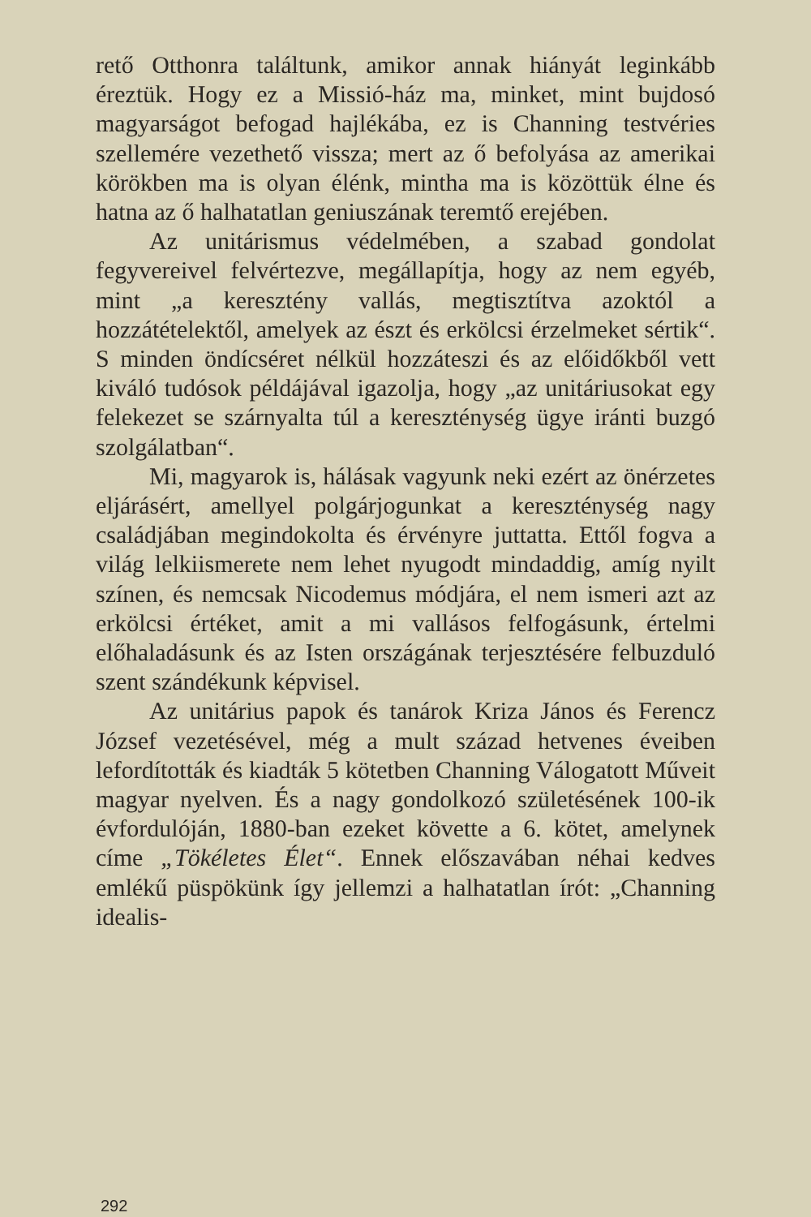rető Otthonra találtunk, amikor annak hiányát leginkább éreztük. Hogy ez a Missió-ház ma, minket, mint bujdosó magyarságot befogad hajlékába, ez is Channing testvéries szellemére vezethető vissza; mert az ő befolyása az amerikai körökben ma is olyan élénk, mintha ma is közöttük élne és hatna az ő halhatatlan geniuszának teremtő erejében.
Az unitárismus védelmében, a szabad gondolat fegyvereivel felvértezve, megállapítja, hogy az nem egyéb, mint „a keresztény vallás, megtisztítva azoktól a hozzátételektől, amelyek az észt és erkölcsi érzelmeket sértik“. S minden öndícséret nélkül hozzáteszi és az előidőkből vett kiváló tudósok példájával igazolja, hogy „az unitáriusokat egy felekezet se szárnyalta túl a kereszténység ügye iránti buzgó szolgálatban“.
Mi, magyarok is, hálásak vagyunk neki ezért az önérzetes eljárásért, amellyel polgárjogunkat a kereszténység nagy családjában megindokolta és érvényre juttatta. Ettől fogva a világ lelkiismerete nem lehet nyugodt mindaddig, amíg nyilt színen, és nemcsak Nicodemus módjára, el nem ismeri azt az erkölcsi értéket, amit a mi vallásos felfogásunk, értelmi előhaladásunk és az Isten országának terjesztésére felbuzduló szent szándékunk képvisel.
Az unitárius papok és tanárok Kriza János és Ferencz József vezetésével, még a mult század hetvenes éveiben lefordították és kiadták 5 kötetben Channing Válogatott Műveit magyar nyelven. És a nagy gondolkozó születésének 100-ik évfordulóján, 1880-ban ezeket követte a 6. kötet, amelynek címe „Tökéletes Élet“. Ennek előszavában néhai kedves emlékű püspökünk így jellemzi a halhatatlan írót: „Channing idealis-
292